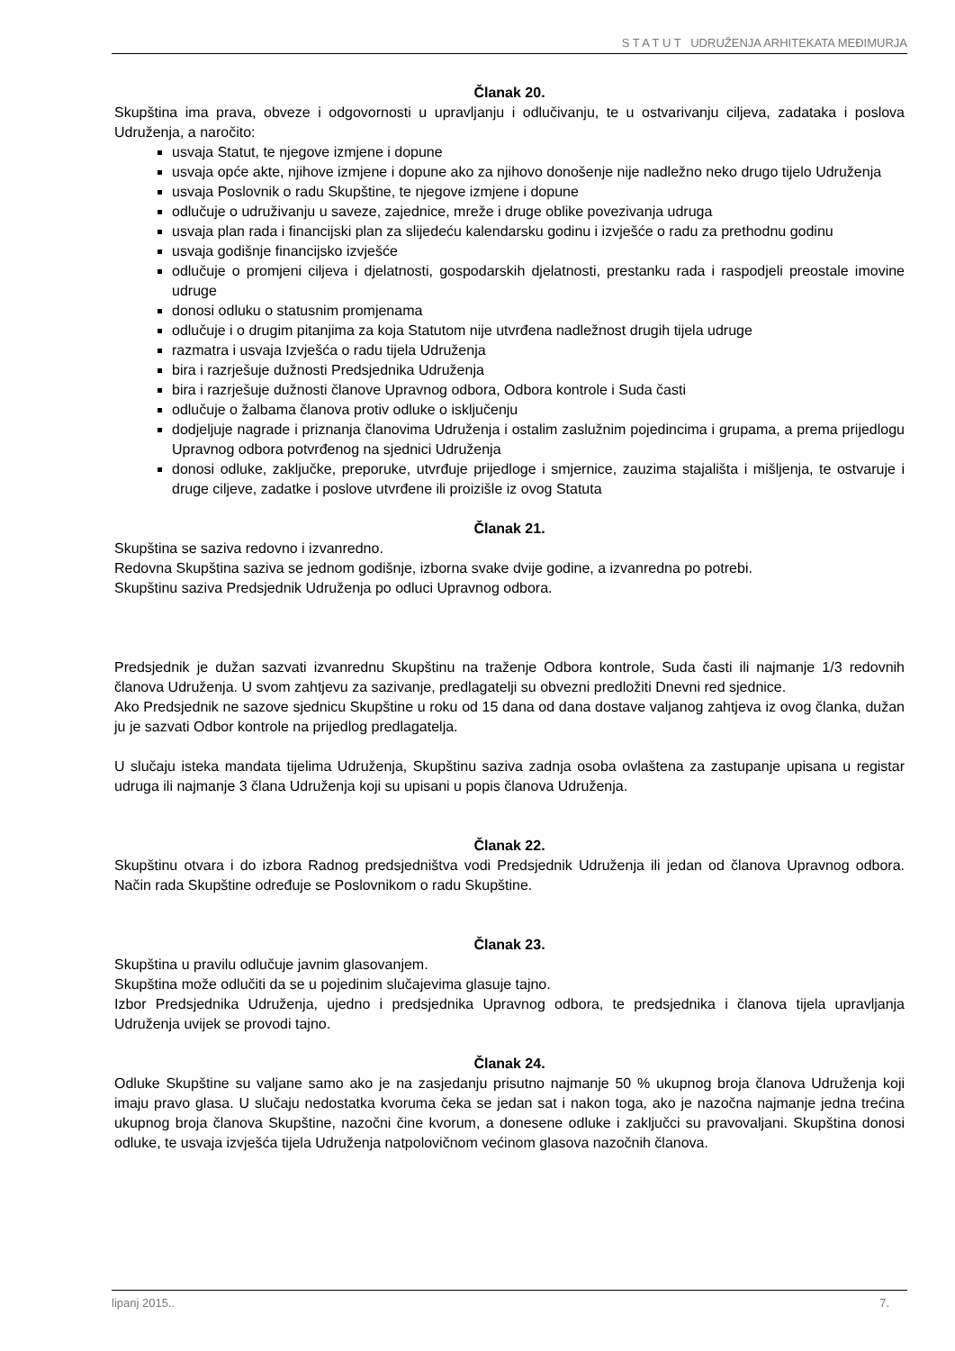S T A T U T UDRUŽENJA ARHITEKATA MEĐIMURJA
Članak 20.
Skupština ima prava, obveze i odgovornosti u upravljanju i odlučivanju, te u ostvarivanju ciljeva, zadataka i poslova Udruženja, a naročito:
usvaja Statut, te njegove izmjene i dopune
usvaja opće akte, njihove izmjene i dopune ako za njihovo donošenje nije nadležno neko drugo tijelo Udruženja
usvaja Poslovnik o radu Skupštine, te njegove izmjene i dopune
odlučuje o udruživanju u saveze, zajednice, mreže i druge oblike povezivanja udruga
usvaja plan rada i financijski plan za slijedeću kalendarsku godinu i izvješće o radu za prethodnu godinu
usvaja godišnje financijsko izvješće
odlučuje o promjeni ciljeva i djelatnosti, gospodarskih djelatnosti, prestanku rada i raspodjeli preostale imovine udruge
donosi odluku o statusnim promjenama
odlučuje i o drugim pitanjima za koja Statutom nije utvrđena nadležnost drugih tijela udruge
razmatra i usvaja Izvješća o radu tijela Udruženja
bira i razrješuje dužnosti Predsjednika Udruženja
bira i razrješuje dužnosti članove Upravnog odbora, Odbora kontrole i Suda časti
odlučuje o žalbama članova protiv odluke o isključenju
dodjeljuje nagrade i priznanja članovima Udruženja i ostalim zaslužnim pojedincima i grupama, a prema prijedlogu Upravnog odbora potvrđenog na sjednici Udruženja
donosi odluke, zaključke, preporuke, utvrđuje prijedloge i smjernice, zauzima stajališta i mišljenja, te ostvaruje i druge ciljeve, zadatke i poslove utvrđene ili proizišle iz ovog Statuta
Članak 21.
Skupština se saziva redovno i izvanredno.
Redovna Skupština saziva se jednom godišnje, izborna svake dvije godine, a izvanredna po potrebi.
Skupštinu saziva Predsjednik Udruženja po odluci Upravnog odbora.
Predsjednik je dužan sazvati izvanrednu Skupštinu na traženje Odbora kontrole, Suda časti ili najmanje 1/3 redovnih članova Udruženja. U svom zahtjevu za sazivanje, predlagatelji su obvezni predložiti Dnevni red sjednice.
Ako Predsjednik ne sazove sjednicu Skupštine u roku od 15 dana od dana dostave valjanog zahtjeva iz ovog članka, dužan ju je sazvati Odbor kontrole na prijedlog predlagatelja.
U slučaju isteka mandata tijelima Udruženja, Skupštinu saziva zadnja osoba ovlaštena za zastupanje upisana u registar udruga ili najmanje 3 člana Udruženja koji su upisani u popis članova Udruženja.
Članak 22.
Skupštinu otvara i do izbora Radnog predsjedništva vodi Predsjednik Udruženja ili jedan od članova Upravnog odbora. Način rada Skupštine određuje se Poslovnikom o radu Skupštine.
Članak 23.
Skupština u pravilu odlučuje javnim glasovanjem.
Skupština može odlučiti da se u pojedinim slučajevima glasuje tajno.
Izbor Predsjednika Udruženja, ujedno i predsjednika Upravnog odbora, te predsjednika i članova tijela upravljanja Udruženja uvijek se provodi tajno.
Članak 24.
Odluke Skupštine su valjane samo ako je na zasjedanju prisutno najmanje 50 % ukupnog broja članova Udruženja koji imaju pravo glasa. U slučaju nedostatka kvoruma čeka se jedan sat i nakon toga, ako je nazočna najmanje jedna trećina ukupnog broja članova Skupštine, nazočni čine kvorum, a donesene odluke i zaključci su pravovaljani. Skupština donosi odluke, te usvaja izvješća tijela Udruženja natpolovičnom većinom glasova nazočnih članova.
lipanj 2015.. 7.